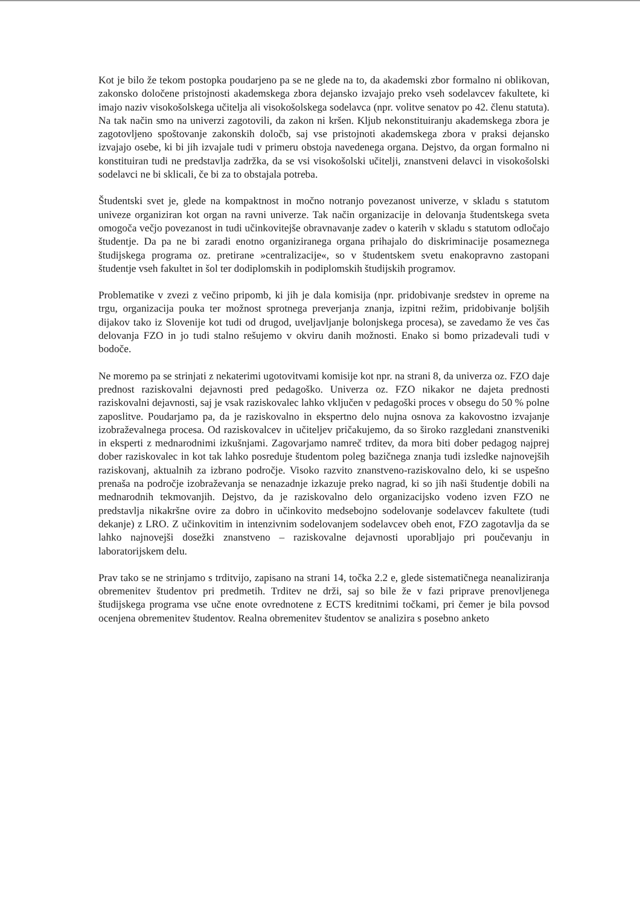Kot je bilo že tekom postopka poudarjeno pa se ne glede na to, da akademski zbor formalno ni oblikovan, zakonsko določene pristojnosti akademskega zbora dejansko izvajajo preko vseh sodelavcev fakultete, ki imajo naziv visokošolskega učitelja ali visokošolskega sodelavca (npr. volitve senatov po 42. členu statuta). Na tak način smo na univerzi zagotovili, da zakon ni kršen. Kljub nekonstituiranju akademskega zbora je zagotovljeno spoštovanje zakonskih določb, saj vse pristojnoti akademskega zbora v praksi dejansko izvajajo osebe, ki bi jih izvajale tudi v primeru obstoja navedenega organa. Dejstvo, da organ formalno ni konstituiran tudi ne predstavlja zadržka, da se vsi visokošolski učitelji, znanstveni delavci in visokošolski sodelavci ne bi sklicali, če bi za to obstajala potreba.
Študentski svet je, glede na kompaktnost in močno notranjo povezanost univerze, v skladu s statutom univeze organiziran kot organ na ravni univerze. Tak način organizacije in delovanja študentskega sveta omogoča večjo povezanost in tudi učinkovitejše obravnavanje zadev o katerih v skladu s statutom odločajo študentje. Da pa ne bi zaradi enotno organiziranega organa prihajalo do diskriminacije posameznega študijskega programa oz. pretirane »centralizacije«, so v študentskem svetu enakopravno zastopani študentje vseh fakultet in šol ter dodiplomskih in podiplomskih študijskih programov.
Problematike v zvezi z večino pripomb, ki jih je dala komisija (npr. pridobivanje sredstev in opreme na trgu, organizacija pouka ter možnost sprotnega preverjanja znanja, izpitni režim, pridobivanje boljših dijakov tako iz Slovenije kot tudi od drugod, uveljavljanje bolonjskega procesa), se zavedamo že ves čas delovanja FZO in jo tudi stalno rešujemo v okviru danih možnosti. Enako si bomo prizadevali tudi v bodoče.
Ne moremo pa se strinjati z nekaterimi ugotovitvami komisije kot npr. na strani 8, da univerza oz. FZO daje prednost raziskovalni dejavnosti pred pedagoško. Univerza oz. FZO nikakor ne dajeta prednosti raziskovalni dejavnosti, saj je vsak raziskovalec lahko vključen v pedagoški proces v obsegu do 50 % polne zaposlitve. Poudarjamo pa, da je raziskovalno in ekspertno delo nujna osnova za kakovostno izvajanje izobraževalnega procesa. Od raziskovalcev in učiteljev pričakujemo, da so široko razgledani znanstveniki in eksperti z mednarodnimi izkušnjami. Zagovarjamo namreč trditev, da mora biti dober pedagog najprej dober raziskovalec in kot tak lahko posreduje študentom poleg bazičnega znanja tudi izsledke najnovejših raziskovanj, aktualnih za izbrano področje. Visoko razvito znanstveno-raziskovalno delo, ki se uspešno prenaša na področje izobraževanja se nenazadnje izkazuje preko nagrad, ki so jih naši študentje dobili na mednarodnih tekmovanjih. Dejstvo, da je raziskovalno delo organizacijsko vodeno izven FZO ne predstavlja nikakršne ovire za dobro in učinkovito medsebojno sodelovanje sodelavcev fakultete (tudi dekanje) z LRO. Z učinkovitim in intenzivnim sodelovanjem sodelavcev obeh enot, FZO zagotavlja da se lahko najnovejši dosežki znanstveno – raziskovalne dejavnosti uporabljajo pri poučevanju in laboratorijskem delu.
Prav tako se ne strinjamo s trditvijo, zapisano na strani 14, točka 2.2 e, glede sistematičnega neanaliziranja obremenitev študentov pri predmetih. Trditev ne drži, saj so bile že v fazi priprave prenovljenega študijskega programa vse učne enote ovrednotene z ECTS kreditnimi točkami, pri čemer je bila povsod ocenjena obremenitev študentov. Realna obremenitev študentov se analizira s posebno anketo